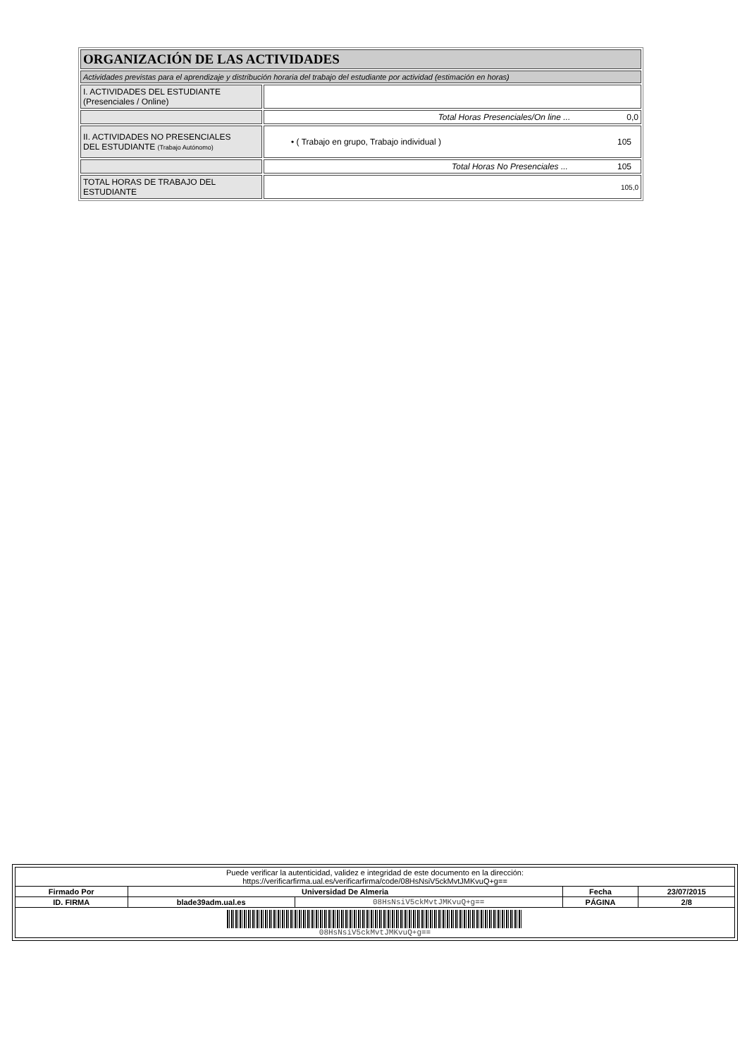| ORGANIZACIÓN DE LAS ACTIVIDADES | |
| Actividades previstas para el aprendizaje y distribución horaria del trabajo del estudiante por actividad (estimación en horas) | |
| I. ACTIVIDADES DEL ESTUDIANTE (Presenciales / Online) | |
| | Total Horas Presenciales/On line ... 0,0 |
| II. ACTIVIDADES NO PRESENCIALES DEL ESTUDIANTE (Trabajo Autónomo) | • ( Trabajo en grupo, Trabajo individual ) 105 |
| | Total Horas No Presenciales ... 105 |
| TOTAL HORAS DE TRABAJO DEL ESTUDIANTE | 105,0 |
| Puede verificar la autenticidad, validez e integridad de este documento en la dirección: https://verificarfirma.ual.es/verificarfirma/code/08HsNsiV5ckMvtJMKvuQ+g== | | | | |
| Firmado Por | Universidad De Almeria | | Fecha | 23/07/2015 |
| ID. FIRMA | blade39adm.ual.es | 08HsNsiV5ckMvtJMKvuQ+g== | PÁGINA | 2/8 |
| 08HsNsiV5ckMvtJMKvuQ+g== | | | | |